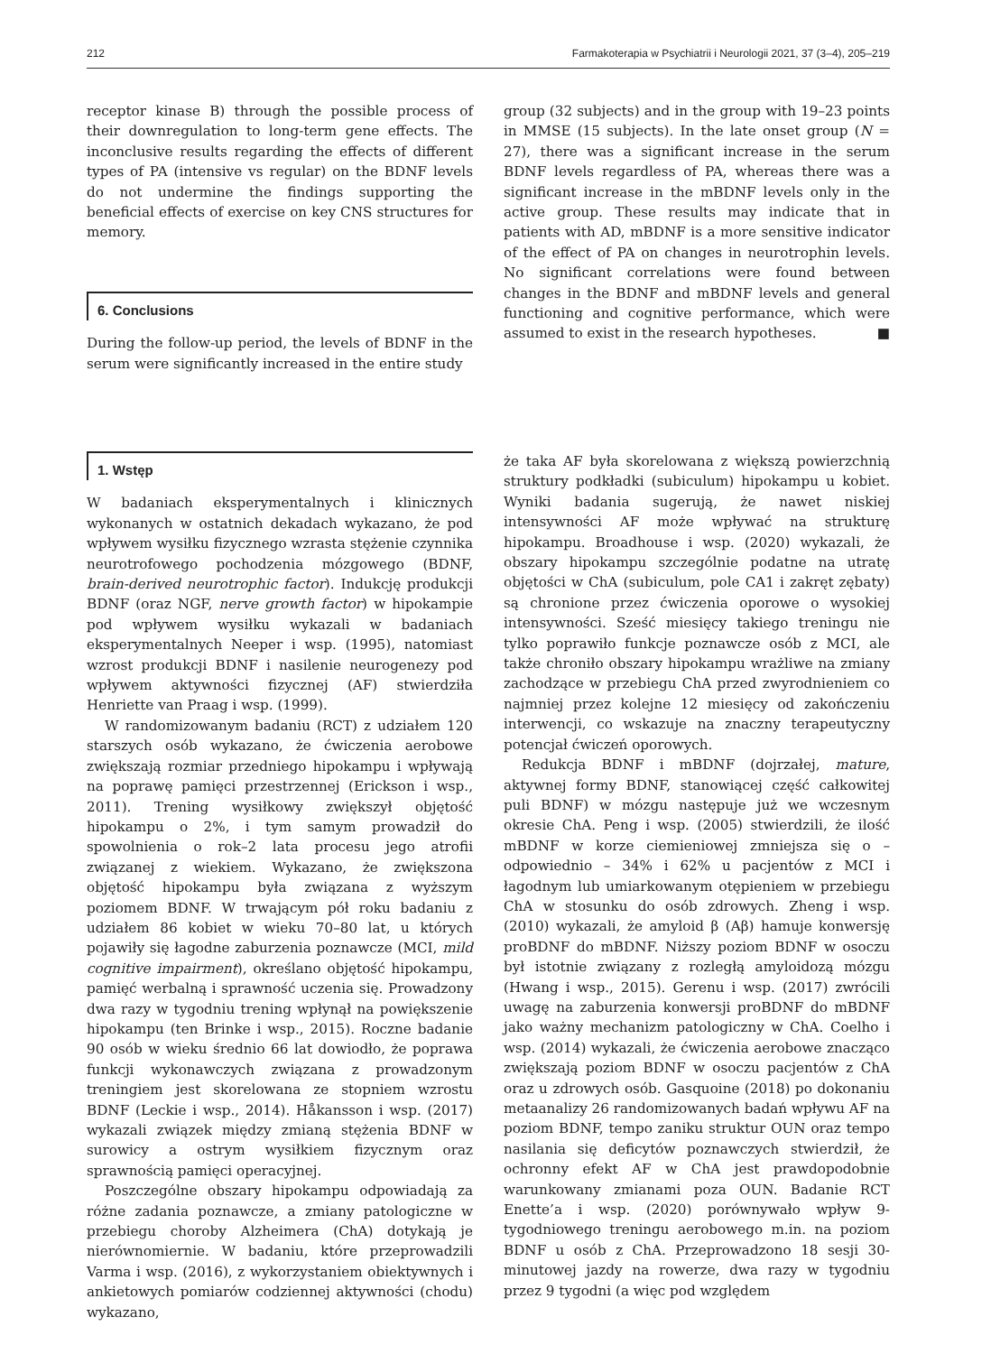212 Farmakoterapia w Psychiatrii i Neurologii 2021, 37 (3–4), 205–219
receptor kinase B) through the possible process of their downregulation to long-term gene effects. The inconclusive results regarding the effects of different types of PA (intensive vs regular) on the BDNF levels do not undermine the findings supporting the beneficial effects of exercise on key CNS structures for memory.
6. Conclusions
During the follow-up period, the levels of BDNF in the serum were significantly increased in the entire study
group (32 subjects) and in the group with 19–23 points in MMSE (15 subjects). In the late onset group (N = 27), there was a significant increase in the serum BDNF levels regardless of PA, whereas there was a significant increase in the mBDNF levels only in the active group. These results may indicate that in patients with AD, mBDNF is a more sensitive indicator of the effect of PA on changes in neurotrophin levels. No significant correlations were found between changes in the BDNF and mBDNF levels and general functioning and cognitive performance, which were assumed to exist in the research hypotheses. ■
1. Wstęp
W badaniach eksperymentalnych i klinicznych wykonanych w ostatnich dekadach wykazano, że pod wpływem wysiłku fizycznego wzrasta stężenie czynnika neurotrofowego pochodzenia mózgowego (BDNF, brain-derived neurotrophic factor). Indukcję produkcji BDNF (oraz NGF, nerve growth factor) w hipokampie pod wpływem wysiłku wykazali w badaniach eksperymentalnych Neeper i wsp. (1995), natomiast wzrost produkcji BDNF i nasilenie neurogenezy pod wpływem aktywności fizycznej (AF) stwierdziła Henriette van Praag i wsp. (1999).
W randomizowanym badaniu (RCT) z udziałem 120 starszych osób wykazano, że ćwiczenia aerobowe zwiększają rozmiar przedniego hipokampu i wpływają na poprawę pamięci przestrzennej (Erickson i wsp., 2011). Trening wysiłkowy zwiększył objętość hipokampu o 2%, i tym samym prowadził do spowolnienia o rok–2 lata procesu jego atrofii związanej z wiekiem. Wykazano, że zwiększona objętość hipokampu była związana z wyższym poziomem BDNF. W trwającym pół roku badaniu z udziałem 86 kobiet w wieku 70–80 lat, u których pojawiły się łagodne zaburzenia poznawcze (MCI, mild cognitive impairment), określano objętość hipokampu, pamięć werbalną i sprawność uczenia się. Prowadzony dwa razy w tygodniu trening wpłynął na powiększenie hipokampu (ten Brinke i wsp., 2015). Roczne badanie 90 osób w wieku średnio 66 lat dowiodło, że poprawa funkcji wykonawczych związana z prowadzonym treningiem jest skorelowana ze stopniem wzrostu BDNF (Leckie i wsp., 2014). Håkansson i wsp. (2017) wykazali związek między zmianą stężenia BDNF w surowicy a ostrym wysiłkiem fizycznym oraz sprawnością pamięci operacyjnej.
Poszczególne obszary hipokampu odpowiadają za różne zadania poznawcze, a zmiany patologiczne w przebiegu choroby Alzheimera (ChA) dotykają je nierównomiernie. W badaniu, które przeprowadzili Varma i wsp. (2016), z wykorzystaniem obiektywnych i ankietowych pomiarów codziennej aktywności (chodu) wykazano,
że taka AF była skorelowana z większą powierzchnią struktury podkładki (subiculum) hipokampu u kobiet. Wyniki badania sugerują, że nawet niskiej intensywności AF może wpływać na strukturę hipokampu. Broadhouse i wsp. (2020) wykazali, że obszary hipokampu szczególnie podatne na utratę objętości w ChA (subiculum, pole CA1 i zakręt zębaty) są chronione przez ćwiczenia oporowe o wysokiej intensywności. Sześć miesięcy takiego treningu nie tylko poprawiło funkcje poznawcze osób z MCI, ale także chroniło obszary hipokampu wrażliwe na zmiany zachodzące w przebiegu ChA przed zwyrodnieniem co najmniej przez kolejne 12 miesięcy od zakończeniu interwencji, co wskazuje na znaczny terapeutyczny potencjał ćwiczeń oporowych.
Redukcja BDNF i mBDNF (dojrzałej, mature, aktywnej formy BDNF, stanowiącej część całkowitej puli BDNF) w mózgu następuje już we wczesnym okresie ChA. Peng i wsp. (2005) stwierdzili, że ilość mBDNF w korze ciemieniowej zmniejsza się o – odpowiednio – 34% i 62% u pacjentów z MCI i łagodnym lub umiarkowanym otępieniem w przebiegu ChA w stosunku do osób zdrowych. Zheng i wsp. (2010) wykazali, że amyloid β (Aβ) hamuje konwersję proBDNF do mBDNF. Niższy poziom BDNF w osoczu był istotnie związany z rozległą amyloidozą mózgu (Hwang i wsp., 2015). Gerenu i wsp. (2017) zwrócili uwagę na zaburzenia konwersji proBDNF do mBDNF jako ważny mechanizm patologiczny w ChA. Coelho i wsp. (2014) wykazali, że ćwiczenia aerobowe znacząco zwiększają poziom BDNF w osoczu pacjentów z ChA oraz u zdrowych osób. Gasquoine (2018) po dokonaniu metaanalizy 26 randomizowanych badań wpływu AF na poziom BDNF, tempo zaniku struktur OUN oraz tempo nasilania się deficytów poznawczych stwierdził, że ochronny efekt AF w ChA jest prawdopodobnie warunkowany zmianami poza OUN. Badanie RCT Enette’a i wsp. (2020) porównywało wpływ 9-tygodniowego treningu aerobowego m.in. na poziom BDNF u osób z ChA. Przeprowadzono 18 sesji 30-minutowej jazdy na rowerze, dwa razy w tygodniu przez 9 tygodni (a więc pod względem